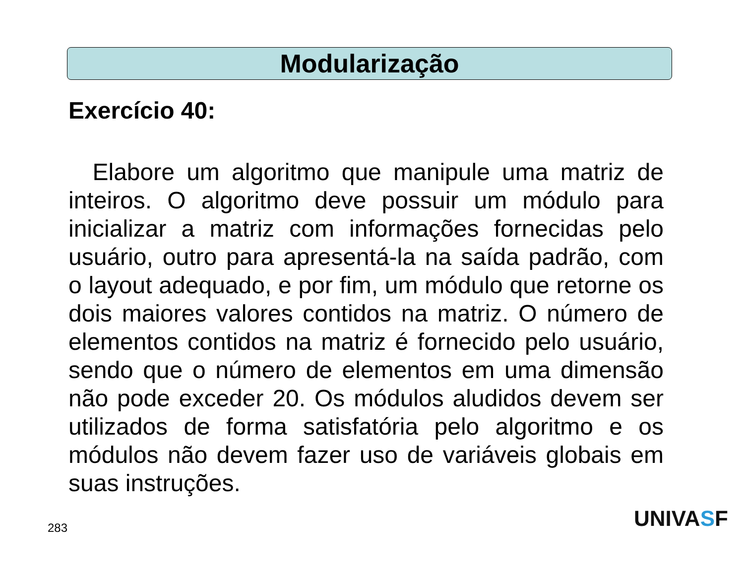Modularização
Exercício 40:
Elabore um algoritmo que manipule uma matriz de inteiros. O algoritmo deve possuir um módulo para inicializar a matriz com informações fornecidas pelo usuário, outro para apresentá-la na saída padrão, com o layout adequado, e por fim, um módulo que retorne os dois maiores valores contidos na matriz. O número de elementos contidos na matriz é fornecido pelo usuário, sendo que o número de elementos em uma dimensão não pode exceder 20. Os módulos aludidos devem ser utilizados de forma satisfatória pelo algoritmo e os módulos não devem fazer uso de variáveis globais em suas instruções.
283 UNIVASF